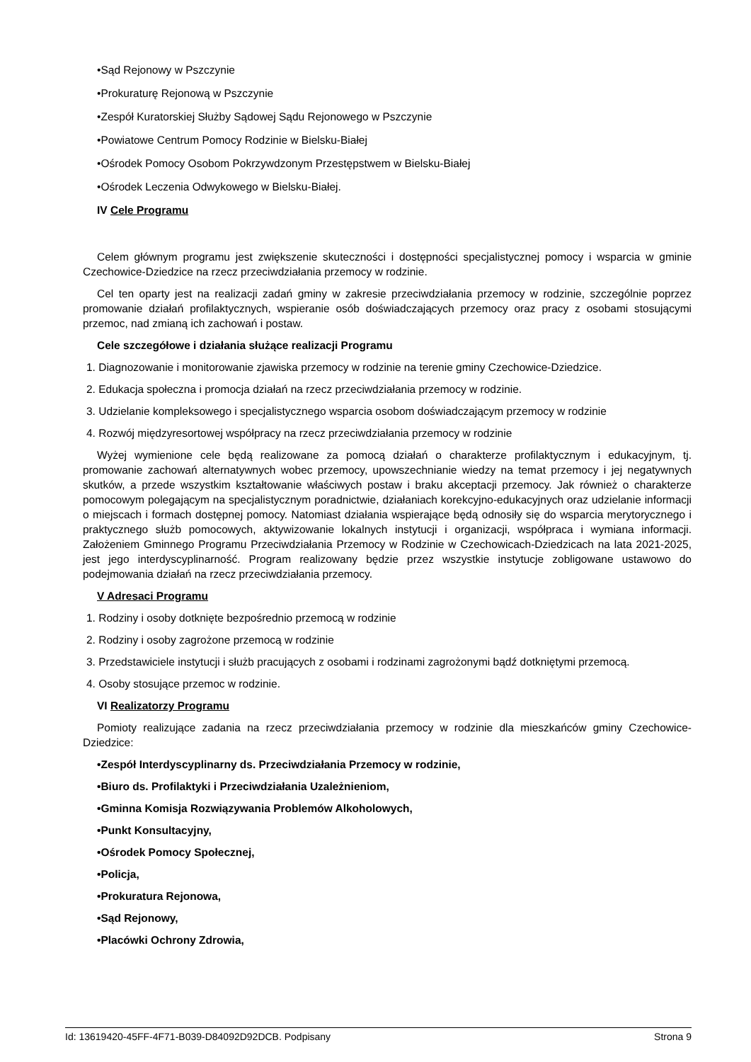•Sąd Rejonowy w Pszczynie
•Prokuraturę Rejonową w Pszczynie
•Zespół Kuratorskiej Służby Sądowej Sądu Rejonowego w Pszczynie
•Powiatowe Centrum Pomocy Rodzinie w Bielsku-Białej
•Ośrodek Pomocy Osobom Pokrzywdzonym Przestępstwem w Bielsku-Białej
•Ośrodek Leczenia Odwykowego w Bielsku-Białej.
IV Cele Programu
Celem głównym programu jest zwiększenie skuteczności i dostępności specjalistycznej pomocy i wsparcia w gminie Czechowice-Dziedzice na rzecz przeciwdziałania przemocy w rodzinie.
Cel ten oparty jest na realizacji zadań gminy w zakresie przeciwdziałania przemocy w rodzinie, szczególnie poprzez promowanie działań profilaktycznych, wspieranie osób doświadczających przemocy oraz pracy z osobami stosującymi przemoc, nad zmianą ich zachowań i postaw.
Cele szczegółowe i działania służące realizacji Programu
1. Diagnozowanie i monitorowanie zjawiska przemocy w rodzinie na terenie gminy Czechowice-Dziedzice.
2. Edukacja społeczna i promocja działań na rzecz przeciwdziałania przemocy w rodzinie.
3. Udzielanie kompleksowego i specjalistycznego wsparcia osobom doświadczającym przemocy w rodzinie
4. Rozwój międzyresortowej współpracy na rzecz przeciwdziałania przemocy w rodzinie
Wyżej wymienione cele będą realizowane za pomocą działań o charakterze profilaktycznym i edukacyjnym, tj. promowanie zachowań alternatywnych wobec przemocy, upowszechnianie wiedzy na temat przemocy i jej negatywnych skutków, a przede wszystkim kształtowanie właściwych postaw i braku akceptacji przemocy. Jak również o charakterze pomocowym polegającym na specjalistycznym poradnictwie, działaniach korekcyjno-edukacyjnych oraz udzielanie informacji o miejscach i formach dostępnej pomocy. Natomiast działania wspierające będą odnosiły się do wsparcia merytorycznego i praktycznego służb pomocowych, aktywizowanie lokalnych instytucji i organizacji, współpraca i wymiana informacji. Założeniem Gminnego Programu Przeciwdziałania Przemocy w Rodzinie w Czechowicach-Dziedzicach na lata 2021-2025, jest jego interdyscyplinarność. Program realizowany będzie przez wszystkie instytucje zobligowane ustawowo do podejmowania działań na rzecz przeciwdziałania przemocy.
V Adresaci Programu
1. Rodziny i osoby dotknięte bezpośrednio przemocą w rodzinie
2. Rodziny i osoby zagrożone przemocą w rodzinie
3. Przedstawiciele instytucji i służb pracujących z osobami i rodzinami zagrożonymi bądź dotkniętymi przemocą.
4. Osoby stosujące przemoc w rodzinie.
VI Realizatorzy Programu
Pomioty realizujące zadania na rzecz przeciwdziałania przemocy w rodzinie dla mieszkańców gminy Czechowice-Dziedzice:
•Zespół Interdyscyplinarny ds. Przeciwdziałania Przemocy w rodzinie,
•Biuro ds. Profilaktyki i Przeciwdziałania Uzależnieniom,
•Gminna Komisja Rozwiązywania Problemów Alkoholowych,
•Punkt Konsultacyjny,
•Ośrodek Pomocy Społecznej,
•Policja,
•Prokuratura Rejonowa,
•Sąd Rejonowy,
•Placówki Ochrony Zdrowia,
Id: 13619420-45FF-4F71-B039-D84092D92DCB. Podpisany Strona 9